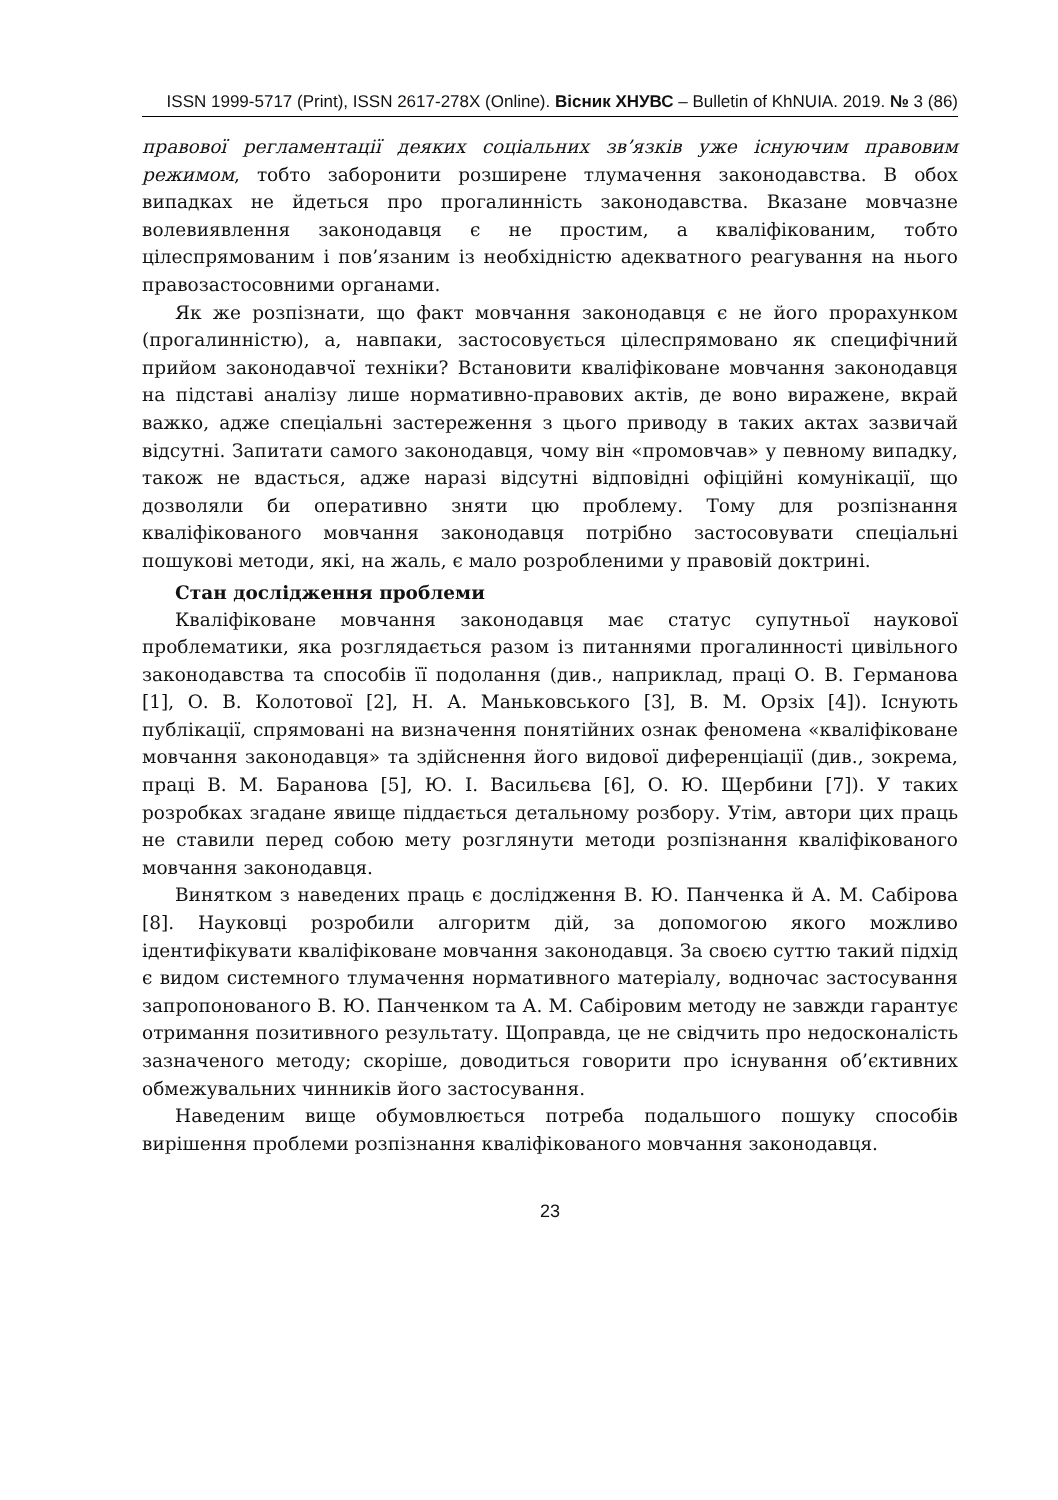ISSN 1999-5717 (Print), ISSN 2617-278X (Online). Вісник ХНУВС – Bulletin of KhNUIA. 2019. № 3 (86)
правової регламентації деяких соціальних зв’язків уже існуючим правовим режимом, тобто заборонити розширене тлумачення законодавства. В обох випадках не йдеться про прогалинність законодавства. Вказане мовчазне волевиявлення законодавця є не простим, а кваліфікованим, тобто цілеспрямованим і пов’язаним із необхідністю адекватного реагування на нього правозастосовними органами.
Як же розпізнати, що факт мовчання законодавця є не його прорахунком (прогалинністю), а, навпаки, застосовується цілеспрямовано як специфічний прийом законодавчої техніки? Встановити кваліфіковане мовчання законодавця на підставі аналізу лише нормативно-правових актів, де воно виражене, вкрай важко, адже спеціальні застереження з цього приводу в таких актах зазвичай відсутні. Запитати самого законодавця, чому він «промовчав» у певному випадку, також не вдасться, адже наразі відсутні відповідні офіційні комунікації, що дозволяли би оперативно зняти цю проблему. Тому для розпізнання кваліфікованого мовчання законодавця потрібно застосовувати спеціальні пошукові методи, які, на жаль, є мало розробленими у правовій доктрині.
Стан дослідження проблеми
Кваліфіковане мовчання законодавця має статус супутньої наукової проблематики, яка розглядається разом із питаннями прогалинності цивільного законодавства та способів її подолання (див., наприклад, праці О. В. Германова [1], О. В. Колотової [2], Н. А. Маньковського [3], В. М. Орзіх [4]). Існують публікації, спрямовані на визначення понятійних ознак феномена «кваліфіковане мовчання законодавця» та здійснення його видової диференціації (див., зокрема, праці В. М. Баранова [5], Ю. І. Васильєва [6], О. Ю. Щербини [7]). У таких розробках згадане явище піддається детальному розбору. Утім, автори цих праць не ставили перед собою мету розглянути методи розпізнання кваліфікованого мовчання законодавця.
Винятком з наведених праць є дослідження В. Ю. Панченка й А. М. Сабірова [8]. Науковці розробили алгоритм дій, за допомогою якого можливо ідентифікувати кваліфіковане мовчання законодавця. За своєю суттю такий підхід є видом системного тлумачення нормативного матеріалу, водночас застосування запропонованого В. Ю. Панченком та А. М. Сабіровим методу не завжди гарантує отримання позитивного результату. Щоправда, це не свідчить про недосконалість зазначеного методу; скоріше, доводиться говорити про існування об’єктивних обмежувальних чинників його застосування.
Наведеним вище обумовлюється потреба подальшого пошуку способів вирішення проблеми розпізнання кваліфікованого мовчання законодавця.
23